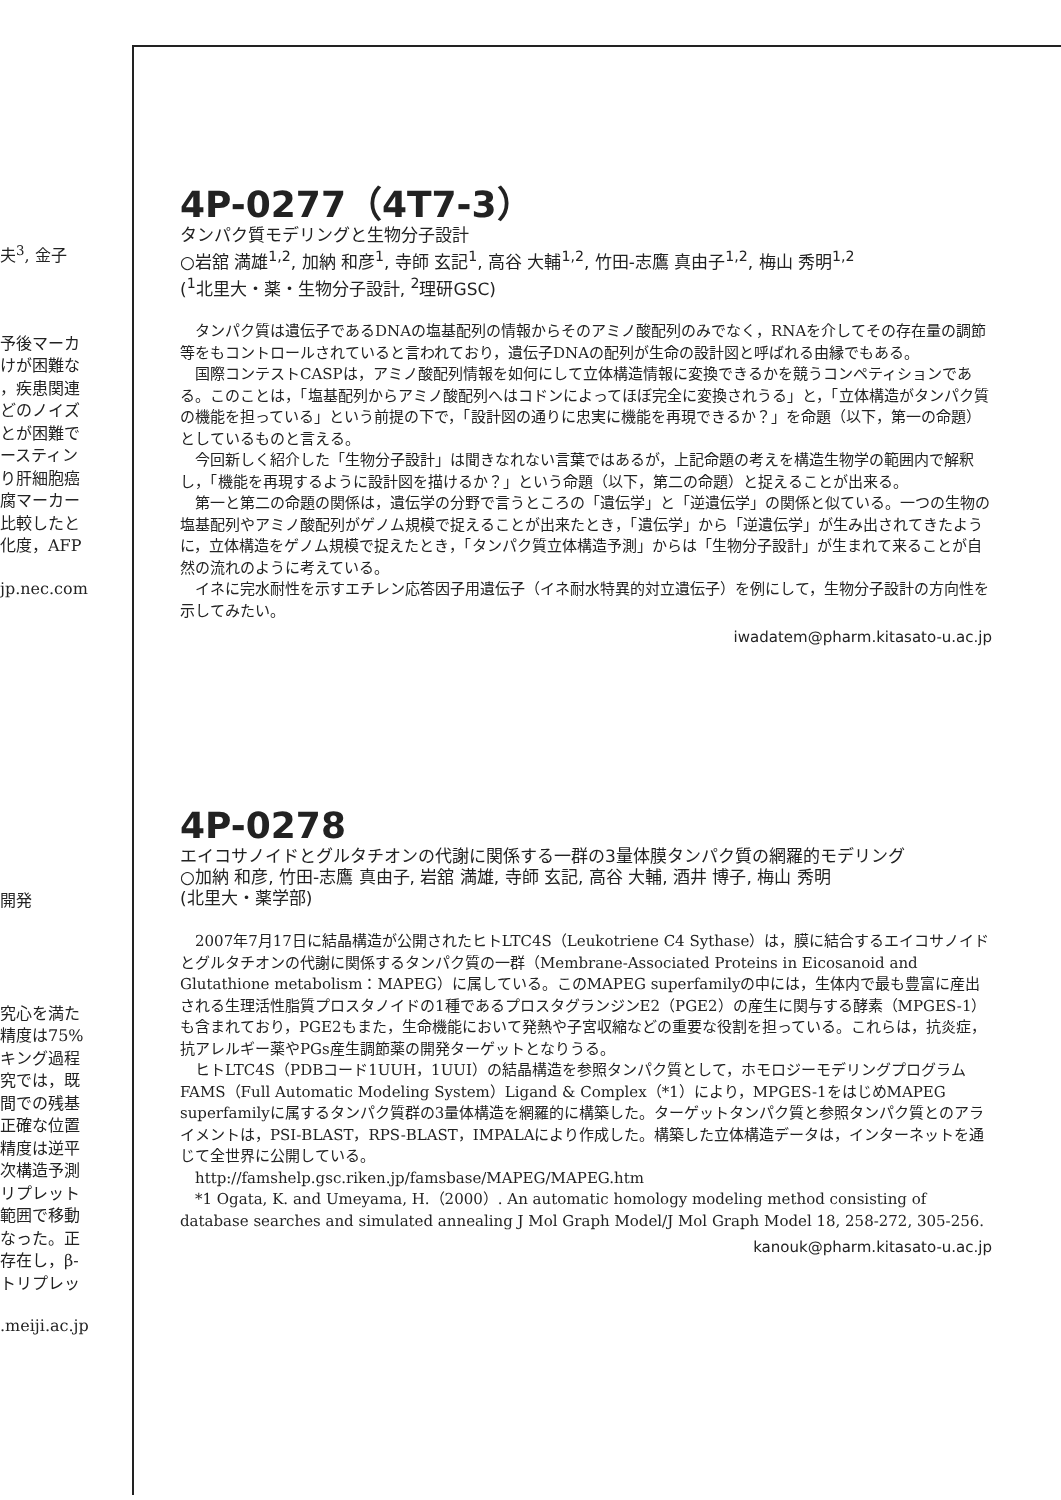夫<sup>3</sup>, 金子
予後マーカ
けが困難な
，疾患関連
どのノイズ
とが困難で
ースティン
り肝細胞癌
腐マーカー
比較したと
化度，AFP
jp.nec.com
開発
究心を満た
精度は75%
キング過程
究では，既
間での残基
正確な位置
精度は逆平
次構造予測
リプレット
範囲で移動
なった。正
存在し，β-
トリプレッ
.meiji.ac.jp
4P-0277（4T7-3）
タンパク質モデリングと生物分子設計
○岩舘 満雄<sup>1,2</sup>, 加納 和彦<sup>1</sup>, 寺師 玄記<sup>1</sup>, 高谷 大輔<sup>1,2</sup>, 竹田-志鷹 真由子<sup>1,2</sup>, 梅山 秀明<sup>1,2</sup>
(<sup>1</sup>北里大・薬・生物分子設計, <sup>2</sup>理研GSC)
タンパク質は遺伝子であるDNAの塩基配列の情報からそのアミノ酸配列のみでなく，RNAを介してその存在量の調節等をもコントロールされていると言われており，遺伝子DNAの配列が生命の設計図と呼ばれる由縁でもある。
国際コンテストCASPは，アミノ酸配列情報を如何にして立体構造情報に変換できるかを競うコンペティションである。このことは，「塩基配列からアミノ酸配列へはコドンによってほぼ完全に変換されうる」と，「立体構造がタンパク質の機能を担っている」という前提の下で，「設計図の通りに忠実に機能を再現できるか？」を命題（以下，第一の命題）としているものと言える。
今回新しく紹介した「生物分子設計」は聞きなれない言葉ではあるが，上記命題の考えを構造生物学の範囲内で解釈し，「機能を再現するように設計図を描けるか？」という命題（以下，第二の命題）と捉えることが出来る。
第一と第二の命題の関係は，遺伝学の分野で言うところの「遺伝学」と「逆遺伝学」の関係と似ている。一つの生物の塩基配列やアミノ酸配列がゲノム規模で捉えることが出来たとき，「遺伝学」から「逆遺伝学」が生み出されてきたように，立体構造をゲノム規模で捉えたとき，「タンパク質立体構造予測」からは「生物分子設計」が生まれて来ることが自然の流れのように考えている。
イネに完水耐性を示すエチレン応答因子用遺伝子（イネ耐水特異的対立遺伝子）を例にして，生物分子設計の方向性を示してみたい。
iwadatem@pharm.kitasato-u.ac.jp
4P-0278
エイコサノイドとグルタチオンの代謝に関係する一群の3量体膜タンパク質の網羅的モデリング
○加納 和彦, 竹田-志鷹 真由子, 岩舘 満雄, 寺師 玄記, 高谷 大輔, 酒井 博子, 梅山 秀明
(北里大・薬学部)
2007年7月17日に結晶構造が公開されたヒトLTC4S（Leukotriene C4 Sythase）は，膜に結合するエイコサノイドとグルタチオンの代謝に関係するタンパク質の一群（Membrane-Associated Proteins in Eicosanoid and Glutathione metabolism：MAPEG）に属している。このMAPEG superfamilyの中には，生体内で最も豊富に産出される生理活性脂質プロスタノイドの1種であるプロスタグランジンE2（PGE2）の産生に関与する酵素（MPGES-1）も含まれており，PGE2もまた，生命機能において発熱や子宮収縮などの重要な役割を担っている。これらは，抗炎症，抗アレルギー薬やPGs産生調節薬の開発ターゲットとなりうる。
ヒトLTC4S（PDBコード1UUH，1UUI）の結晶構造を参照タンパク質として，ホモロジーモデリングプログラムFAMS（Full Automatic Modeling System）Ligand & Complex（*1）により，MPGES-1をはじめMAPEG superfamilyに属するタンパク質群の3量体構造を網羅的に構築した。ターゲットタンパク質と参照タンパク質とのアライメントは，PSI-BLAST，RPS-BLAST，IMPALAにより作成した。構築した立体構造データは，インターネットを通じて全世界に公開している。
http://famshelp.gsc.riken.jp/famsbase/MAPEG/MAPEG.htm
*1 Ogata, K. and Umeyama, H.（2000）. An automatic homology modeling method consisting of database searches and simulated annealing J Mol Graph Model/J Mol Graph Model 18, 258-272, 305-256.
kanouk@pharm.kitasato-u.ac.jp